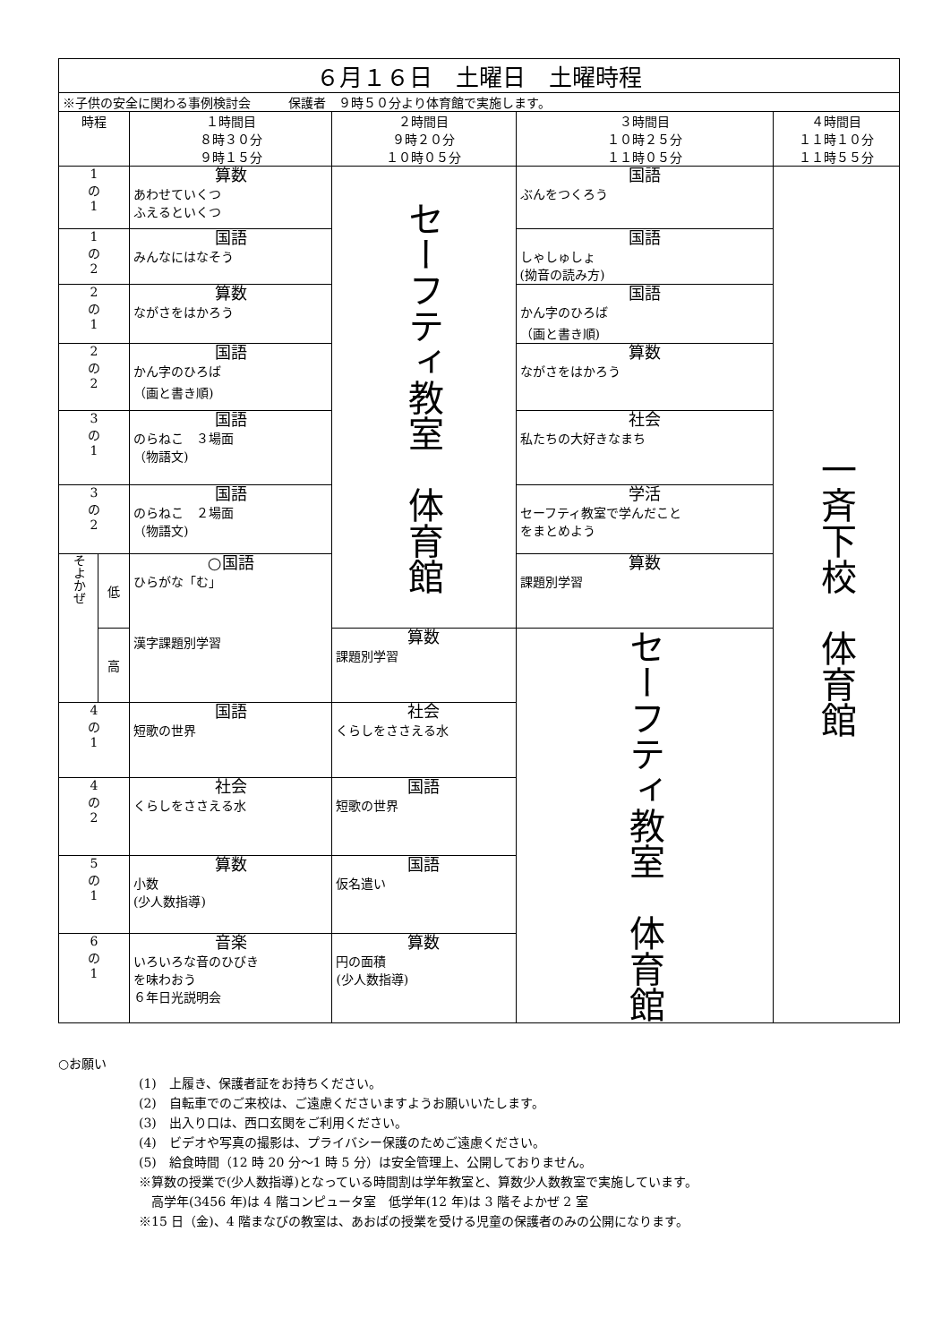| ６月１６日 土曜日 土曜時程 | | | | | |
| --- | --- | --- | --- | --- | --- |
| ※子供の安全に関わる事例検討会 保護者 ９時５０分より体育館で実施します。 | | | | | |
| 時程 | | １時間目 ８時３０分 ９時１５分 | ２時間目 ９時２０分 １０時０５分 | ３時間目 １０時２５分 １１時０５分 | ４時間目 １１時１０分 １１時５５分 |
| 1 の 1 | | 算数 あわせていくつ ふえるといくつ | セーフティ教室 体育館 | 国語 ぶんをつくろう | 一斉下校 体育館 |
| 1 の 2 | | 国語 みんなにはなそう | | 国語 しゃしゅしょ (拗音の読み方) | |
| 2 の 1 | | 算数 ながさをはかろう | | 国語 かん字のひろば （画と書き順) | |
| 2 の 2 | | 国語 かん字のひろば （画と書き順) | | 算数 ながさをはかろう | |
| 3 の 1 | | 国語 のらねこ ３場面 （物語文) | | 社会 私たちの大好きなまち | |
| 3 の 2 | | 国語 のらねこ ２場面 （物語文) | | 学活 セーフティ教室で学んだこと をまとめよう | |
| そよかぜ | 低 | ○国語 ひらがな「む」 漢字課題別学習 | | 算数 課題別学習 | |
| | 高 | | 算数 課題別学習 | セーフティ教室 体育館 | |
| 4 の 1 | | 国語 短歌の世界 | 社会 くらしをささえる水 | | |
| 4 の 2 | | 社会 くらしをささえる水 | 国語 短歌の世界 | | |
| 5 の 1 | | 算数 小数 (少人数指導) | 国語 仮名遣い | | |
| 6 の 1 | | 音楽 いろいろな音のひびき を味わおう ６年日光説明会 | 算数 円の面積 (少人数指導) | | |
○お願い
(1)　上履き、保護者証をお持ちください。
(2)　自転車でのご来校は、ご遠慮くださいますようお願いいたします。
(3)　出入り口は、西口玄関をご利用ください。
(4)　ビデオや写真の撮影は、プライバシー保護のためご遠慮ください。
(5)　給食時間（12 時 20 分～1 時 5 分）は安全管理上、公開しておりません。
※算数の授業で(少人数指導)となっている時間割は学年教室と、算数少人数教室で実施しています。
　高学年(3456 年)は 4 階コンピュータ室　低学年(12 年)は 3 階そよかぜ 2 室
※15 日（金)、4 階まなびの教室は、あおばの授業を受ける児童の保護者のみの公開になります。